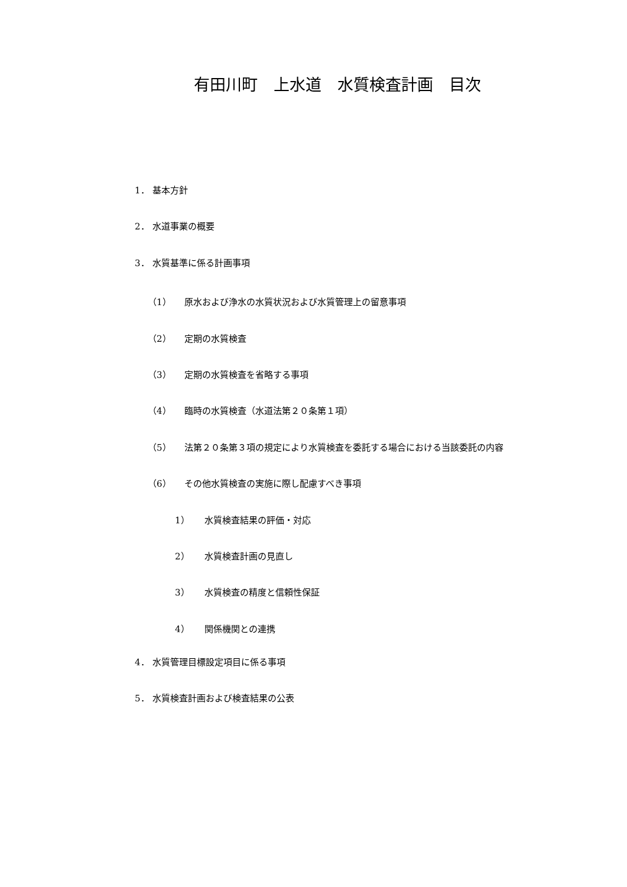有田川町　上水道　水質検査計画　目次
1． 基本方針
2． 水道事業の概要
3． 水質基準に係る計画事項
（1） 原水および浄水の水質状況および水質管理上の留意事項
（2） 定期の水質検査
（3） 定期の水質検査を省略する事項
（4） 臨時の水質検査（水道法第２０条第１項）
（5） 法第２０条第３項の規定により水質検査を委託する場合における当該委託の内容
（6） その他水質検査の実施に際し配慮すべき事項
1） 水質検査結果の評価・対応
2） 水質検査計画の見直し
3） 水質検査の精度と信頼性保証
4） 関係機関との連携
4． 水質管理目標設定項目に係る事項
5． 水質検査計画および検査結果の公表